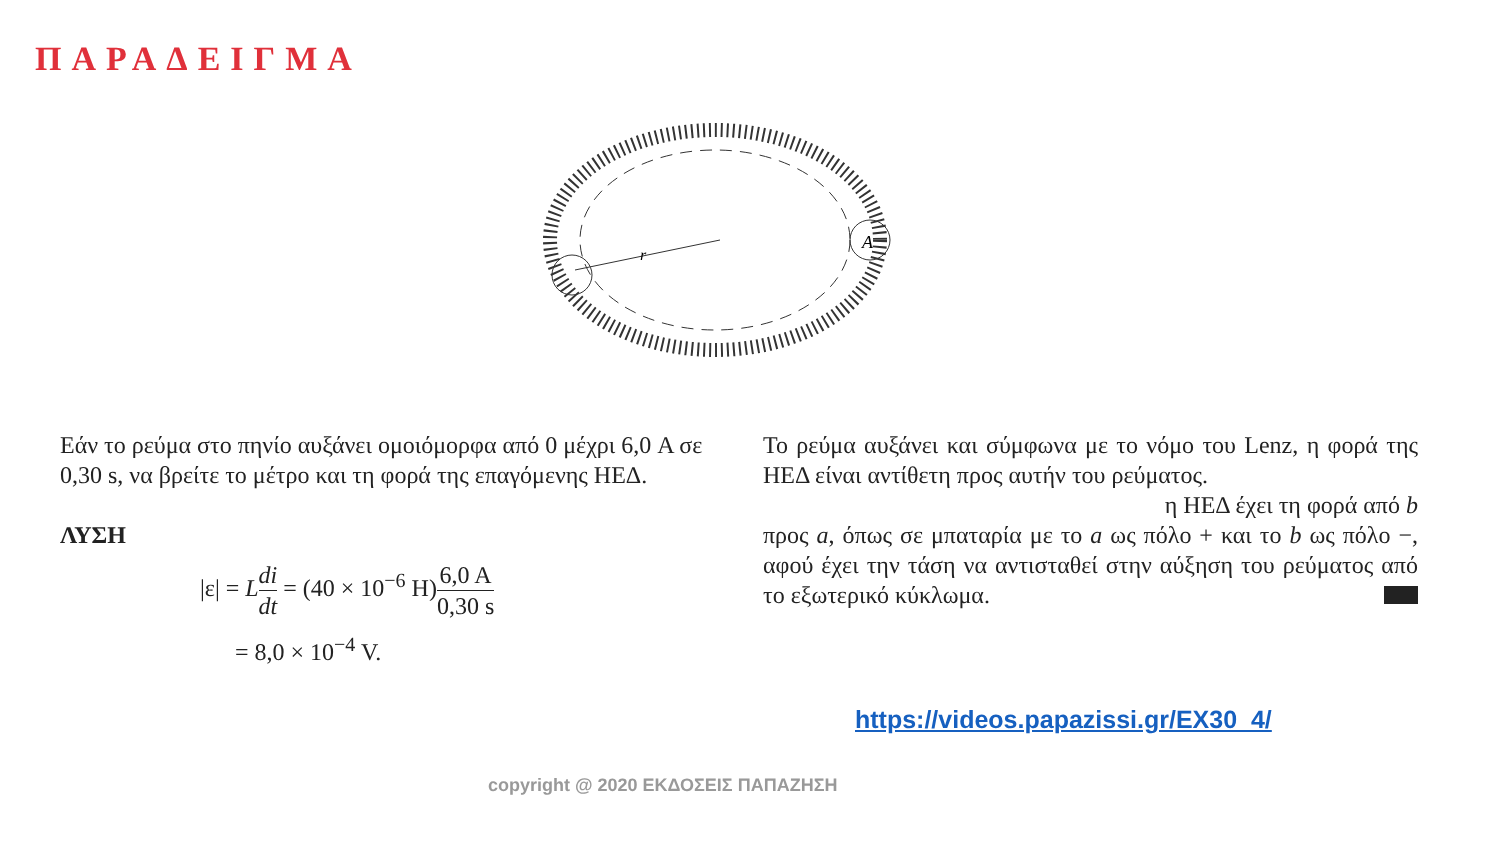ΠΑΡΑΔΕΙΓΜΑ
A
r
Εάν το ρεύμα στο πηνίο αυξάνει ομοιόμορφα από 0 μέχρι 6,0 A σε 0,30 s, να βρείτε το μέτρο και τη φορά της επαγόμενης ΗΕΔ.
ΛΥΣΗ
|ε| = Ldi dt = (40 × 10<sup>−6</sup> H)6,0 A 0,30 s
= 8,0 × 10<sup>−4</sup> V.
Το ρεύμα αυξάνει και σύμφωνα με το νόμο του Lenz, η φορά της ΗΕΔ είναι αντίθετη προς αυτήν του ρεύματος.
η ΗΕΔ έχει τη φορά από b
προς a, όπως σε μπαταρία με το a ως πόλο + και το b ως πόλο −, αφού έχει την τάση να αντισταθεί στην αύξηση του ρεύματος από το εξωτερικό κύκλωμα.
https://videos.papazissi.gr/EX30_4/
copyright @ 2020 ΕΚΔΟΣΕΙΣ ΠΑΠΑΖΗΣΗ